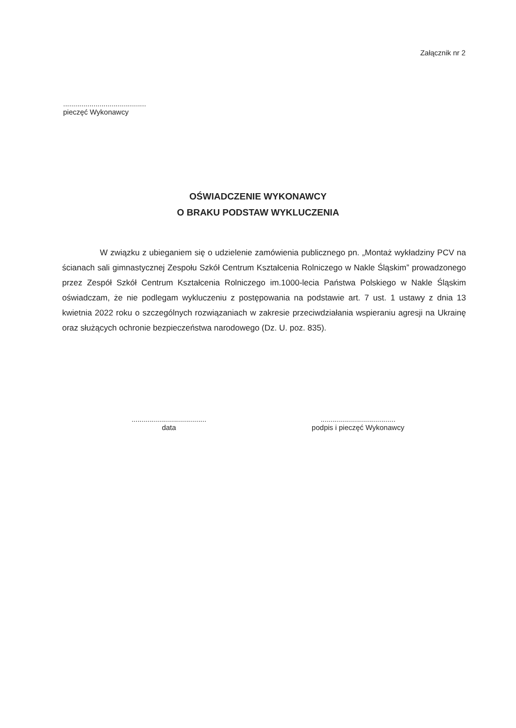Załącznik nr 2
.........................................
pieczęć Wykonawcy
OŚWIADCZENIE WYKONAWCY
O BRAKU PODSTAW WYKLUCZENIA
W związku z ubieganiem się o udzielenie zamówienia publicznego pn. „Montaż wykładziny PCV na ścianach sali gimnastycznej Zespołu Szkół Centrum Kształcenia Rolniczego w Nakle Śląskim” prowadzonego przez Zespół Szkół Centrum Kształcenia Rolniczego im.1000-lecia Państwa Polskiego w Nakle Śląskim oświadczam, że nie podlegam wykluczeniu z postępowania na podstawie art. 7 ust. 1 ustawy z dnia 13 kwietnia 2022 roku o szczególnych rozwiązaniach w zakresie przeciwdziałania wspieraniu agresji na Ukrainę oraz służących ochronie bezpieczeństwa narodowego (Dz. U. poz. 835).
.....................................
data
.....................................
podpis i pieczęć Wykonawcy